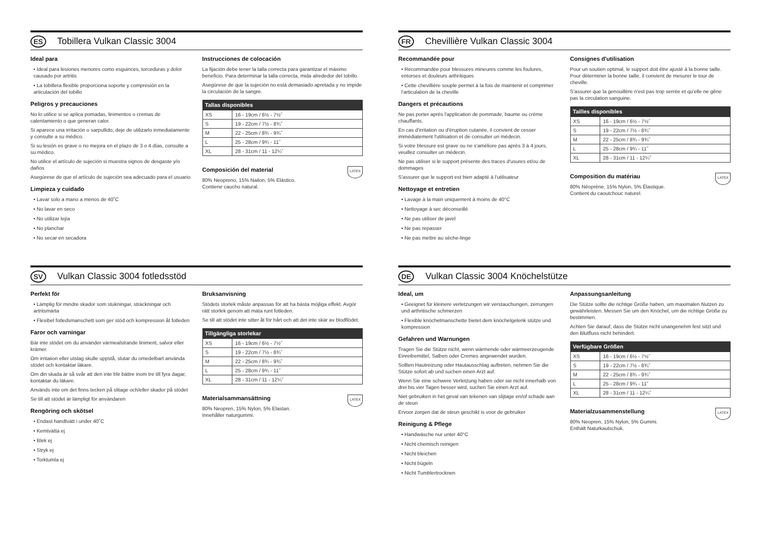ES
Tobillera Vulkan Classic 3004
Ideal para
• Ideal para lesiones menores como esguinces, torceduras y dolor causado por artritis
• La tobillera flexible proporciona soporte y compresión en la articulación del tobillo
Peligros y precauciones
No lo utilice si se aplica pomadas, linimentos o cremas de calentamiento o que generan calor.
Si aparece una irritación o sarpullido, deje de utilizarlo inmediatamente y consulte a su médico.
Si su lesión es grave o no mejora en el plazo de 3 o 4 días, consulte a su médico.
No utilice el artículo de sujeción si muestra signos de desgaste y/o daños
Asegúrese de que el artículo de sujeción sea adecuado para el usuario
Limpieza y cuidado
• Lavar solo a mano a menos de 40˚C
• No lavar en seco
• No utilizar lejía
• No planchar
• No secar en secadora
Instrucciones de colocación
La fijación debe tener la talla correcta para garantizar el máximo beneficio. Para determinar la talla correcta, mida alrededor del tobillo.
Asegúrese de que la sujeción no está demasiado apretada y no impide la circulación de la sangre.
| Tallas disponibles | |
| --- | --- |
| XS | 16 - 19cm / 6½ - 7½˝ |
| S | 19 - 22cm / 7½ - 8¾˝ |
| M | 22 - 25cm / 8¾ - 9¾˝ |
| L | 25 - 28cm / 9¾ - 11˝ |
| XL | 28 - 31cm / 11 - 12¼˝ |
LATEX
Composición del material
80% Neopreno, 15% Nailon, 5% Elástico.
Contiene caucho natural.
FR
Chevillière Vulkan Classic 3004
Recommandée pour
• Recommandée pour blessures mineures comme les foulures, entorses et douleurs arthritiques
• Cette chevillière souple permet à la fois de maintenir et comprimer l'articulation de la cheville
Dangers et précautions
Ne pas porter après l'application de pommade, baume ou crème chauffants.
En cas d'irritation ou d'éruption cutanée, il convient de cesser immédiatement l'utilisation et de consulter un médecin.
Si votre blessure est grave ou ne s'améliore pas après 3 à 4 jours, veuillez consulter un médecin.
Ne pas utiliser si le support présente des traces d'usures et/ou de dommages
S'assurer que le support est bien adapté à l'utilisateur
Nettoyage et entretien
• Lavage à la main uniquement à moins de 40°C
• Nettoyage à sec déconseillé
• Ne pas utiliser de javel
• Ne pas repasser
• Ne pas mettre au sèche-linge
Consignes d'utilisation
Pour un soutien optimal, le support doit être ajusté à la bonne taille. Pour déterminer la bonne taille, il convient de mesurer le tour de cheville.
S'assurer que la genouillère n'est pas trop serrée et qu'elle ne gêne pas la circulation sanguine.
| Tailles disponibles | |
| --- | --- |
| XS | 16 - 19cm / 6½ - 7½˝ |
| S | 19 - 22cm / 7½ - 8¾˝ |
| M | 22 - 25cm / 8¾ - 9¾˝ |
| L | 25 - 28cm / 9¾ - 11˝ |
| XL | 28 - 31cm / 11 - 12¼˝ |
LATEX
Composition du matériau
80% Néoprène, 15% Nylon, 5% Élastique.
Contient du caoutchouc naturel.
SV
Vulkan Classic 3004 fotledsstöd
Perfekt för
• Lämplig för mindre skador som stukningar, sträckningar och artritsmärta
• Flexibel fotledsmanschett som ger stöd och kompression åt fotleden
Faror och varningar
Bär inte stödet om du använder värmealstrande liniment, salvor eller krämer.
Om irritaiion eller utslag skulle uppstå, slutar du omedelbart använda stödet och kontaktar läkare.
Om din skada är så svår att den inte blir bättre inom tre till fyra dagar, kontaktar du läkare.
Används inte om det finns tecken på slitage och/eller skador på stödet
Se till att stödet är lämpligt för användaren
Rengöring och skötsel
• Endast handtvätt i under 40˚C
• Kemtvätta ej
• Blek ej
• Stryk ej
• Torktumla ej
Bruksanvisning
Stödets storlek måste anpassas för att ha bästa möjliga effekt. Avgör rätt storlek genom att mäta runt fotleden.
Se till att stödet inte sitter åt för hårt och att det inte skär av blodflödet.
| Tillgängliga storlekar | |
| --- | --- |
| XS | 16 - 19cm / 6½ - 7½˝ |
| S | 19 - 22cm / 7½ - 8¾˝ |
| M | 22 - 25cm / 8¾ - 9¾˝ |
| L | 25 - 28cm / 9¾ - 11˝ |
| XL | 28 - 31cm / 11 - 12¼˝ |
LATEX
Materialsammansättning
80% Neopren, 15% Nylon, 5% Elastan.
Innehåller naturgummi.
DE
Vulkan Classic 3004 Knöchelstütze
Ideal, um
• Geeignet für kleinere verletzungen wir verstauchungen, zerrungen und arthritische schmerzen
• Flexible knöchelmanschette bietet dem knöchelgelenk stütze und kompression
Gefahren und Warnungen
Tragen Sie die Stütze nicht, wenn wärmende oder wärmeerzeugende Einreibemittel, Salben oder Cremes angewendet wurden.
Sollten Hautreizung oder Hautausschlag auftreten, nehmen Sie die Stütze sofort ab und suchen einen Arzt auf.
Wenn Sie eine schwere Verletzung haben oder sie nicht innerhalb von drei bis vier Tagen besser wird, suchen Sie einen Arzt auf.
Niet gebruiken in het geval van tekenen van slijtage en/of schade aan de steun
Ervoor zorgen dat de steun geschikt is voor de gebruiker
Reinigung & Pflege
• Handwäsche nur unter 40°C
• Nicht chemisch reinigen
• Nicht bleichen
• Nicht bügeln
• Nicht Tumblertrocknen
Anpassungsanleitung
Die Stütze sollte die richtige Größe haben, um maximalen Nutzen zu gewährleisten. Messen Sie um den Knöchel, um die richtige Größe zu bestimmen.
Achten Sie darauf, dass die Stütze nicht unangenehm fest sitzt und den Blutfluss nicht behindert.
| Verfügbare Größen | |
| --- | --- |
| XS | 16 - 19cm / 6½ - 7½˝ |
| S | 19 - 22cm / 7½ - 8¾˝ |
| M | 22 - 25cm / 8¾ - 9¾˝ |
| L | 25 - 28cm / 9¾ - 11˝ |
| XL | 28 - 31cm / 11 - 12¼˝ |
LATEX
Materialzusammenstellung
80% Neopren, 15% Nylon, 5% Gummi.
Enthält Naturkautschuk.